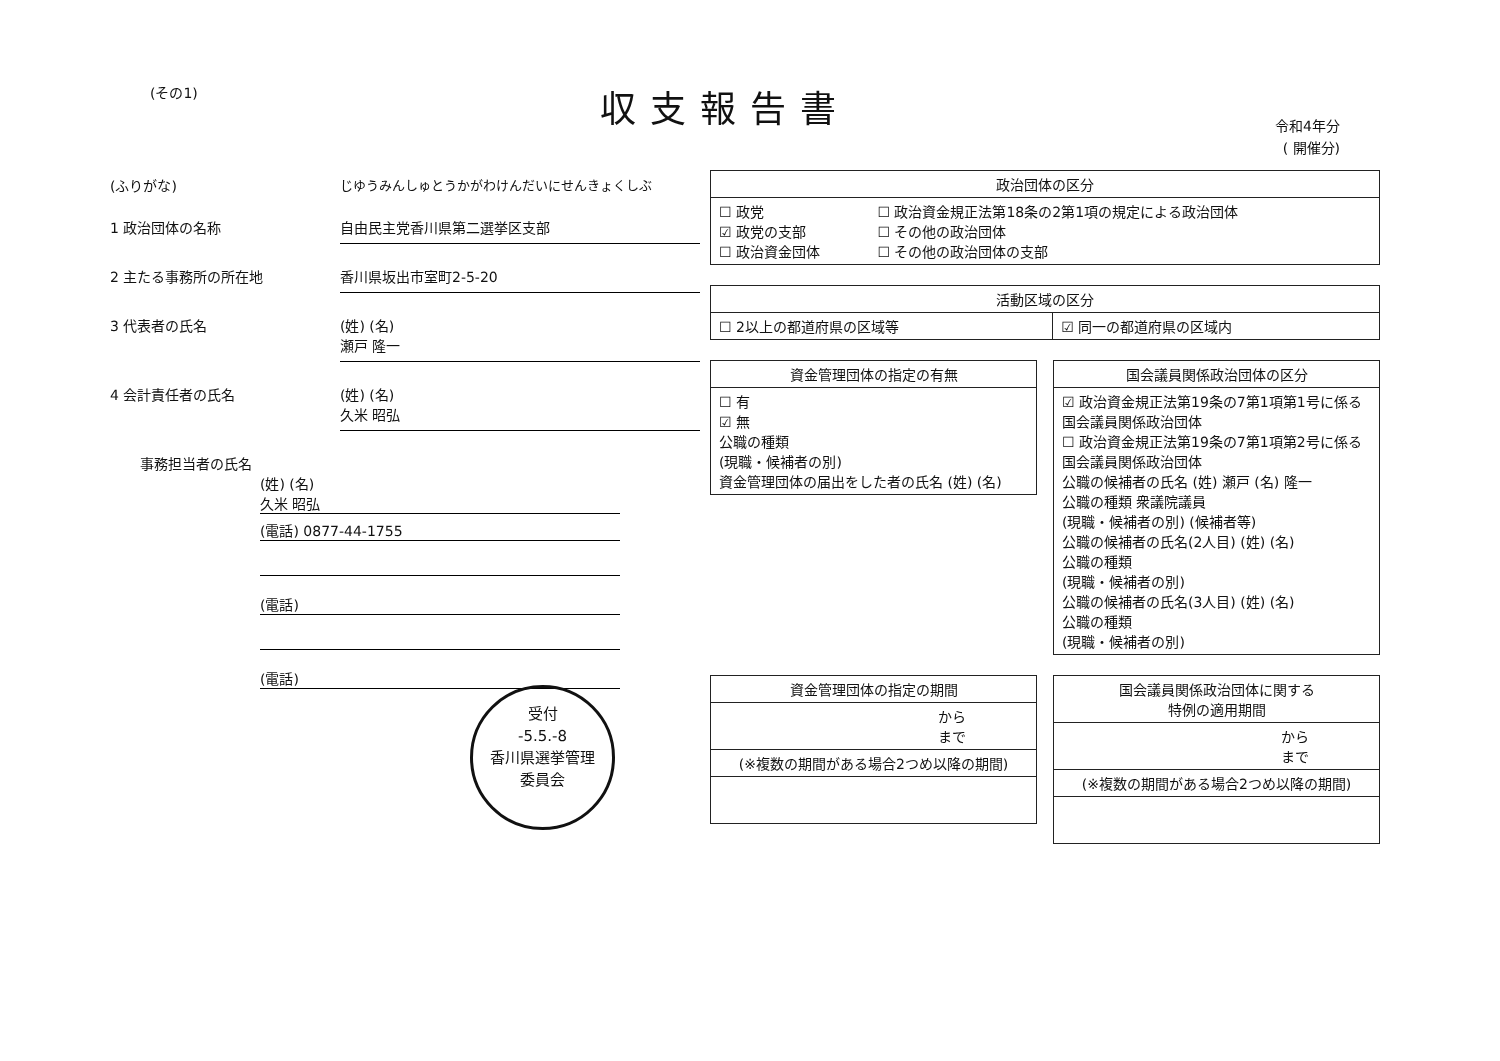(その1) 収支報告書
令和4年分
( 開催分)
(ふりがな) じゆうみんしゅとうかがわけんだいにせんきょくしぶ
1 政治団体の名称 自由民主党香川県第二選挙区支部
2 主たる事務所の所在地 香川県坂出市室町2-5-20
3 代表者の氏名 (姓) (名)
瀬戸 隆一
4 会計責任者の氏名 (姓) (名)
久米 昭弘
事務担当者の氏名
(姓) (名)
久米 昭弘
(電話) 0877-44-1755
(電話)
(電話)
| 政治団体の区分 | |
| --- | --- |
| ☐ 政党 ☑ 政党の支部 ☐ 政治資金団体 | ☐ 政治資金規正法第18条の2第1項の規定による政治団体 ☐ その他の政治団体 ☐ その他の政治団体の支部 |
| 活動区域の区分 | |
| --- | --- |
| ☐ 2以上の都道府県の区域等 | ☑ 同一の都道府県の区域内 |
| 資金管理団体の指定の有無 |
| --- |
| ☐ 有 ☑ 無 公職の種類 (現職・候補者の別) 資金管理団体の届出をした者の氏名 (姓) (名) |
| 国会議員関係政治団体の区分 |
| --- |
| ☑ 政治資金規正法第19条の7第1項第1号に係る国会議員関係政治団体 ☐ 政治資金規正法第19条の7第1項第2号に係る国会議員関係政治団体 公職の候補者の氏名 (姓) 瀬戸 (名) 隆一 公職の種類 衆議院議員 (現職・候補者の別) (候補者等) 公職の候補者の氏名(2人目) (姓) (名) 公職の種類 (現職・候補者の別) 公職の候補者の氏名(3人目) (姓) (名) 公職の種類 (現職・候補者の別) |
| 資金管理団体の指定の期間 |
| --- |
| から まで |
| (※複数の期間がある場合2つめ以降の期間) |
| 国会議員関係政治団体に関する 特例の適用期間 |
| --- |
| から まで |
| (※複数の期間がある場合2つめ以降の期間) |
受付
-5.5.-8
香川県選挙管理
委員会